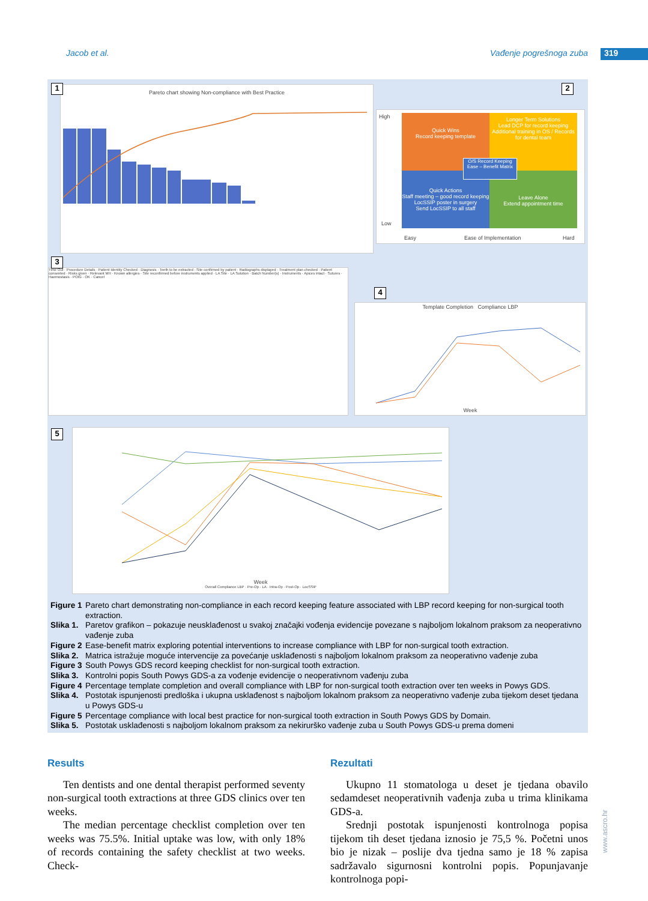Jacob et al. Vađenje pogrešnoga zuba
319
Pareto chart showing Non-compliance with Best Practice
1
Quick Wins
Record keeping template
Longer Term Solutions
Lead DCP for record keeping
Additional training in OS / Records for dental team
Quick Actions
Staff meeting – good record keeping
LocSSIP poster in surgery
Send LocSSIP to all staff
Leave Alone
Extend appointment time
O/S Record Keeping
Ease – Benefit Matrix
High
Low
Easy Ease of Implementation Hard
2
Time Out · Procedure Details · Patient Identity Checked · Diagnosis · Teeth to be extracted · Site confirmed by patient · Radiographs displayed · Treatment plan checked · Patient consented · Risks given · Relevant MH · Known allergies · Site reconfirmed before instruments applied · LA Site · LA Solution · Batch Number(s) · Instruments · Apices intact · Sutures · Haemostasis · POIG · OK · Cancel
3
Template Completion Compliance LBP
Week
4
Week
Overall Compliance LBP · Pre-Op · LA · Intra-Op · Post-Op · LocSSIP
5
Figure 1 Pareto chart demonstrating non-compliance in each record keeping feature associated with LBP record keeping for non-surgical tooth extraction.
Slika 1. Paretov grafikon – pokazuje neusklađenost u svakoj značajki vođenja evidencije povezane s najboljom lokalnom praksom za neoperativno vađenje zuba
Figure 2 Ease-benefit matrix exploring potential interventions to increase compliance with LBP for non-surgical tooth extraction.
Slika 2. Matrica istražuje moguće intervencije za povećanje usklađenosti s najboljom lokalnom praksom za neoperativno vađenje zuba
Figure 3 South Powys GDS record keeping checklist for non-surgical tooth extraction.
Slika 3. Kontrolni popis South Powys GDS-a za vođenje evidencije o neoperativnom vađenju zuba
Figure 4 Percentage template completion and overall compliance with LBP for non-surgical tooth extraction over ten weeks in Powys GDS.
Slika 4. Postotak ispunjenosti predloška i ukupna usklađenost s najboljom lokalnom praksom za neoperativno vađenje zuba tijekom deset tjedana u Powys GDS-u
Figure 5 Percentage compliance with local best practice for non-surgical tooth extraction in South Powys GDS by Domain.
Slika 5. Postotak usklađenosti s najboljom lokalnom praksom za nekirurško vađenje zuba u South Powys GDS-u prema domeni
Results
Ten dentists and one dental therapist performed seventy non-surgical tooth extractions at three GDS clinics over ten weeks.
The median percentage checklist completion over ten weeks was 75.5%. Initial uptake was low, with only 18% of records containing the safety checklist at two weeks. Check-
Rezultati
Ukupno 11 stomatologa u deset je tjedana obavilo sedamdeset neoperativnih vađenja zuba u trima klinikama GDS-a.
Srednji postotak ispunjenosti kontrolnoga popisa tijekom tih deset tjedana iznosio je 75,5 %. Početni unos bio je nizak – poslije dva tjedna samo je 18 % zapisa sadržavalo sigurnosni kontrolni popis. Popunjavanje kontrolnoga popi-
www.ascro.hr